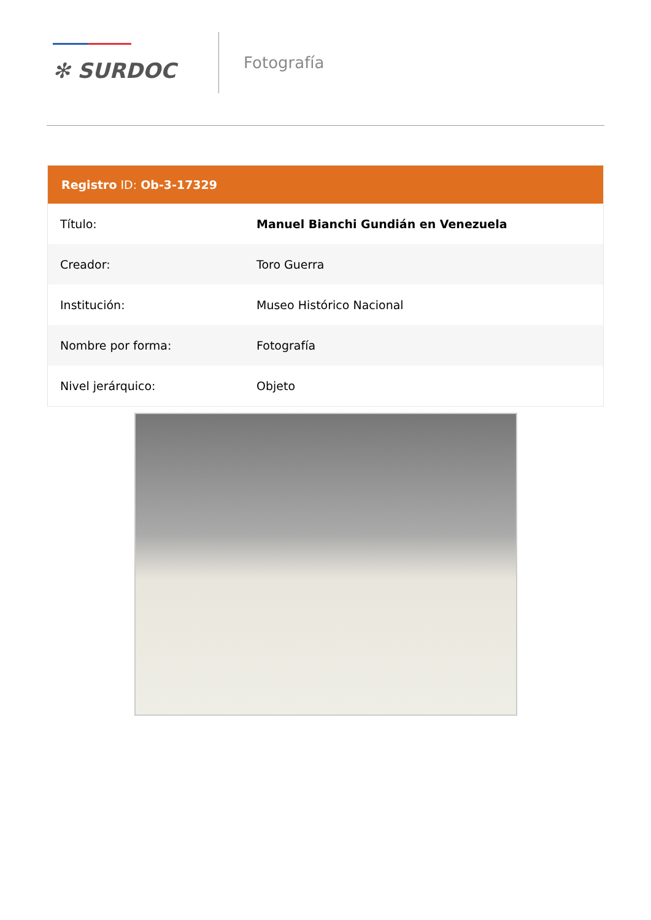✻ SURDOC
Fotografía
Registro ID: Ob-3-17329
| Título: | Manuel Bianchi Gundián en Venezuela |
| Creador: | Toro Guerra |
| Institución: | Museo Histórico Nacional |
| Nombre por forma: | Fotografía |
| Nivel jerárquico: | Objeto |